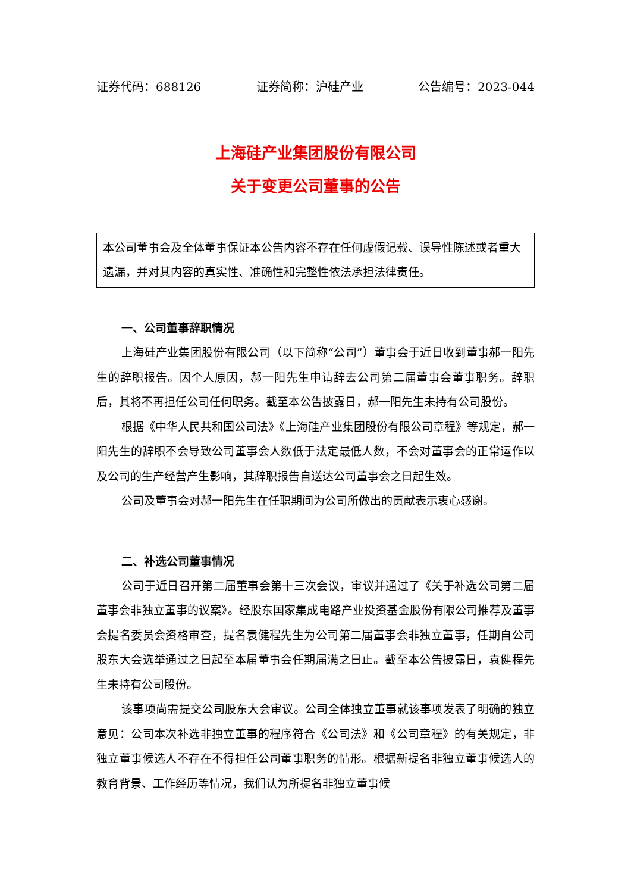证券代码：688126 证券简称：沪硅产业 公告编号：2023-044
上海硅产业集团股份有限公司
关于变更公司董事的公告
本公司董事会及全体董事保证本公告内容不存在任何虚假记载、误导性陈述或者重大遗漏，并对其内容的真实性、准确性和完整性依法承担法律责任。
一、公司董事辞职情况
上海硅产业集团股份有限公司（以下简称“公司”）董事会于近日收到董事郝一阳先生的辞职报告。因个人原因，郝一阳先生申请辞去公司第二届董事会董事职务。辞职后，其将不再担任公司任何职务。截至本公告披露日，郝一阳先生未持有公司股份。
根据《中华人民共和国公司法》《上海硅产业集团股份有限公司章程》等规定，郝一阳先生的辞职不会导致公司董事会人数低于法定最低人数，不会对董事会的正常运作以及公司的生产经营产生影响，其辞职报告自送达公司董事会之日起生效。
公司及董事会对郝一阳先生在任职期间为公司所做出的贡献表示衷心感谢。
二、补选公司董事情况
公司于近日召开第二届董事会第十三次会议，审议并通过了《关于补选公司第二届董事会非独立董事的议案》。经股东国家集成电路产业投资基金股份有限公司推荐及董事会提名委员会资格审查，提名袁健程先生为公司第二届董事会非独立董事，任期自公司股东大会选举通过之日起至本届董事会任期届满之日止。截至本公告披露日，袁健程先生未持有公司股份。
该事项尚需提交公司股东大会审议。公司全体独立董事就该事项发表了明确的独立意见：公司本次补选非独立董事的程序符合《公司法》和《公司章程》的有关规定，非独立董事候选人不存在不得担任公司董事职务的情形。根据新提名非独立董事候选人的教育背景、工作经历等情况，我们认为所提名非独立董事候